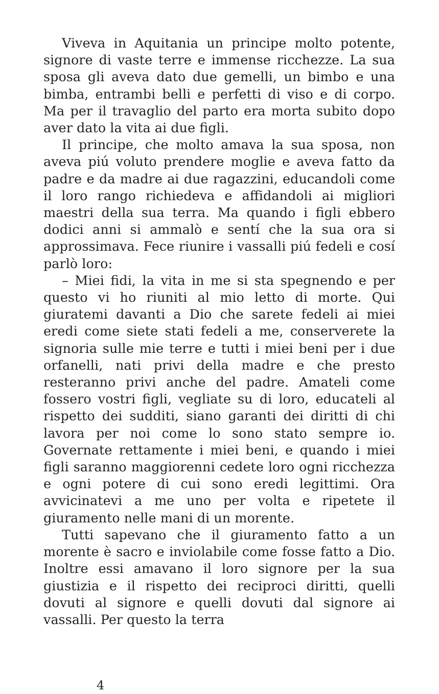Viveva in Aquitania un principe molto potente, signore di vaste terre e immense ricchezze. La sua sposa gli aveva dato due gemelli, un bimbo e una bimba, entrambi belli e perfetti di viso e di corpo. Ma per il travaglio del parto era morta subito dopo aver dato la vita ai due figli.
Il principe, che molto amava la sua sposa, non aveva piú voluto prendere moglie e aveva fatto da padre e da madre ai due ragazzini, educandoli come il loro rango richiedeva e affidandoli ai migliori maestri della sua terra. Ma quando i figli ebbero dodici anni si ammalò e sentí che la sua ora si approssimava. Fece riunire i vassalli piú fedeli e cosí parlò loro:
– Miei fidi, la vita in me si sta spegnendo e per questo vi ho riuniti al mio letto di morte. Qui giuratemi davanti a Dio che sarete fedeli ai miei eredi come siete stati fedeli a me, conserverete la signoria sulle mie terre e tutti i miei beni per i due orfanelli, nati privi della madre e che presto resteranno privi anche del padre. Amateli come fossero vostri figli, vegliate su di loro, educateli al rispetto dei sudditi, siano garanti dei diritti di chi lavora per noi come lo sono stato sempre io. Governate rettamente i miei beni, e quando i miei figli saranno maggiorenni cedete loro ogni ricchezza e ogni potere di cui sono eredi legittimi. Ora avvicinatevi a me uno per volta e ripetete il giuramento nelle mani di un morente.
Tutti sapevano che il giuramento fatto a un morente è sacro e inviolabile come fosse fatto a Dio. Inoltre essi amavano il loro signore per la sua giustizia e il rispetto dei reciproci diritti, quelli dovuti al signore e quelli dovuti dal signore ai vassalli. Per questo la terra
4